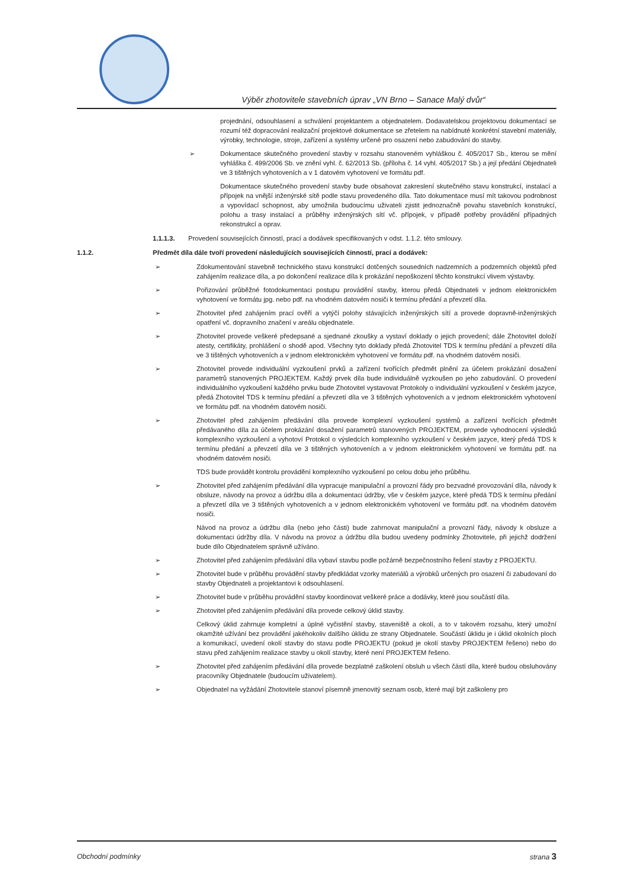Výběr zhotovitele stavebních úprav „VN Brno – Sanace Malý dvůr“
projednání, odsouhlasení a schválení projektantem a objednatelem. Dodavatelskou projektovou dokumentací se rozumí též dopracování realizační projektové dokumentace se zřetelem na nabídnuté konkrétní stavební materiály, výrobky, technologie, stroje, zařízení a systémy určené pro osazení nebo zabudování do stavby.
➢ Dokumentace skutečného provedení stavby v rozsahu stanoveném vyhláškou č. 405/2017 Sb., kterou se mění vyhláška č. 499/2006 Sb. ve znění vyhl. č. 62/2013 Sb. (příloha č. 14 vyhl. 405/2017 Sb.) a její předání Objednateli ve 3 tištěných vyhotoveních a v 1 datovém vyhotovení ve formátu pdf.
Dokumentace skutečného provedení stavby bude obsahovat zakreslení skutečného stavu konstrukcí, instalací a přípojek na vnější inženýrské sítě podle stavu provedeného díla. Tato dokumentace musí mít takovou podrobnost a vypovídací schopnost, aby umožnila budoucímu uživateli zjistit jednoznačně povahu stavebních konstrukcí, polohu a trasy instalací a průběhy inženýrských sítí vč. přípojek, v případě potřeby provádění případných rekonstrukcí a oprav.
1.1.1.3. Provedení souvisejících činností, prací a dodávek specifikovaných v odst. 1.1.2. této smlouvy.
1.1.2. Předmět díla dále tvoří provedení následujících souvisejících činností, prací a dodávek:
➢ Zdokumentování stavebně technického stavu konstrukcí dotčených sousedních nadzemních a podzemních objektů před zahájením realizace díla, a po dokončení realizace díla k prokázání nepoškození těchto konstrukcí vlivem výstavby.
➢ Pořizování průběžné fotodokumentaci postupu provádění stavby, kterou předá Objednateli v jednom elektronickém vyhotovení ve formátu jpg. nebo pdf. na vhodném datovém nosiči k termínu předání a převzetí díla.
➢ Zhotovitel před zahájením prací ověří a vytýčí polohy stávajících inženýrských sítí a provede dopravně-inženýrských opatření vč. dopravního značení v areálu objednatele.
➢ Zhotovitel provede veškeré předepsané a sjednané zkoušky a vystaví doklady o jejich provedení; dále Zhotovitel doloží atesty, certifikáty, prohlášení o shodě apod. Všechny tyto doklady předá Zhotovitel TDS k termínu předání a převzetí díla ve 3 tištěných vyhotoveních a v jednom elektronickém vyhotovení ve formátu pdf. na vhodném datovém nosiči.
➢ Zhotovitel provede individuální vyzkoušení prvků a zařízení tvořících předmět plnění za účelem prokázání dosažení parametrů stanovených PROJEKTEM. Každý prvek díla bude individuálně vyzkoušen po jeho zabudování. O provedení individuálního vyzkoušení každého prvku bude Zhotovitel vystavovat Protokoly o individuální vyzkoušení v českém jazyce, předá Zhotovitel TDS k termínu předání a převzetí díla ve 3 tištěných vyhotoveních a v jednom elektronickém vyhotovení ve formátu pdf. na vhodném datovém nosiči.
➢ Zhotovitel před zahájením předávání díla provede komplexní vyzkoušení systémů a zařízení tvořících předmět předávaného díla za účelem prokázání dosažení parametrů stanovených PROJEKTEM, provede vyhodnocení výsledků komplexního vyzkoušení a vyhotoví Protokol o výsledcích komplexního vyzkoušení v českém jazyce, který předá TDS k termínu předání a převzetí díla ve 3 tištěných vyhotoveních a v jednom elektronickém vyhotovení ve formátu pdf. na vhodném datovém nosiči.
TDS bude provádět kontrolu provádění komplexního vyzkoušení po celou dobu jeho průběhu.
➢ Zhotovitel před zahájením předávání díla vypracuje manipulační a provozní řády pro bezvadné provozování díla, návody k obsluze, návody na provoz a údržbu díla a dokumentaci údržby, vše v českém jazyce, které předá TDS k termínu předání a převzetí díla ve 3 tištěných vyhotoveních a v jednom elektronickém vyhotovení ve formátu pdf. na vhodném datovém nosiči.
Návod na provoz a údržbu díla (nebo jeho části) bude zahrnovat manipulační a provozní řády, návody k obsluze a dokumentaci údržby díla. V návodu na provoz a údržbu díla budou uvedeny podmínky Zhotovitele, při jejichž dodržení bude dílo Objednatelem správně užíváno.
➢ Zhotovitel před zahájením předávání díla vybaví stavbu podle požárně bezpečnostního řešení stavby z PROJEKTU.
➢ Zhotovitel bude v průběhu provádění stavby předkládat vzorky materiálů a výrobků určených pro osazení či zabudovaní do stavby Objednateli a projektantovi k odsouhlasení.
➢ Zhotovitel bude v průběhu provádění stavby koordinovat veškeré práce a dodávky, které jsou součástí díla.
➢ Zhotovitel před zahájením předávání díla provede celkový úklid stavby.
Celkový úklid zahrnuje kompletní a úplné vyčistění stavby, staveniště a okolí, a to v takovém rozsahu, který umožní okamžité užívání bez provádění jakéhokoliv dalšího úklidu ze strany Objednatele. Součástí úklidu je i úklid okolních ploch a komunikací, uvedení okolí stavby do stavu podle PROJEKTU (pokud je okolí stavby PROJEKTEM řešeno) nebo do stavu před zahájením realizace stavby u okolí stavby, které není PROJEKTEM řešeno.
➢ Zhotovitel před zahájením předávání díla provede bezplatné zaškolení obsluh u všech částí díla, které budou obsluhovány pracovníky Objednatele (budoucím uživatelem).
➢ Objednatel na vyžádání Zhotovitele stanoví písemně jmenovitý seznam osob, které mají být zaškoleny pro
Obchodní podmínky strana 3